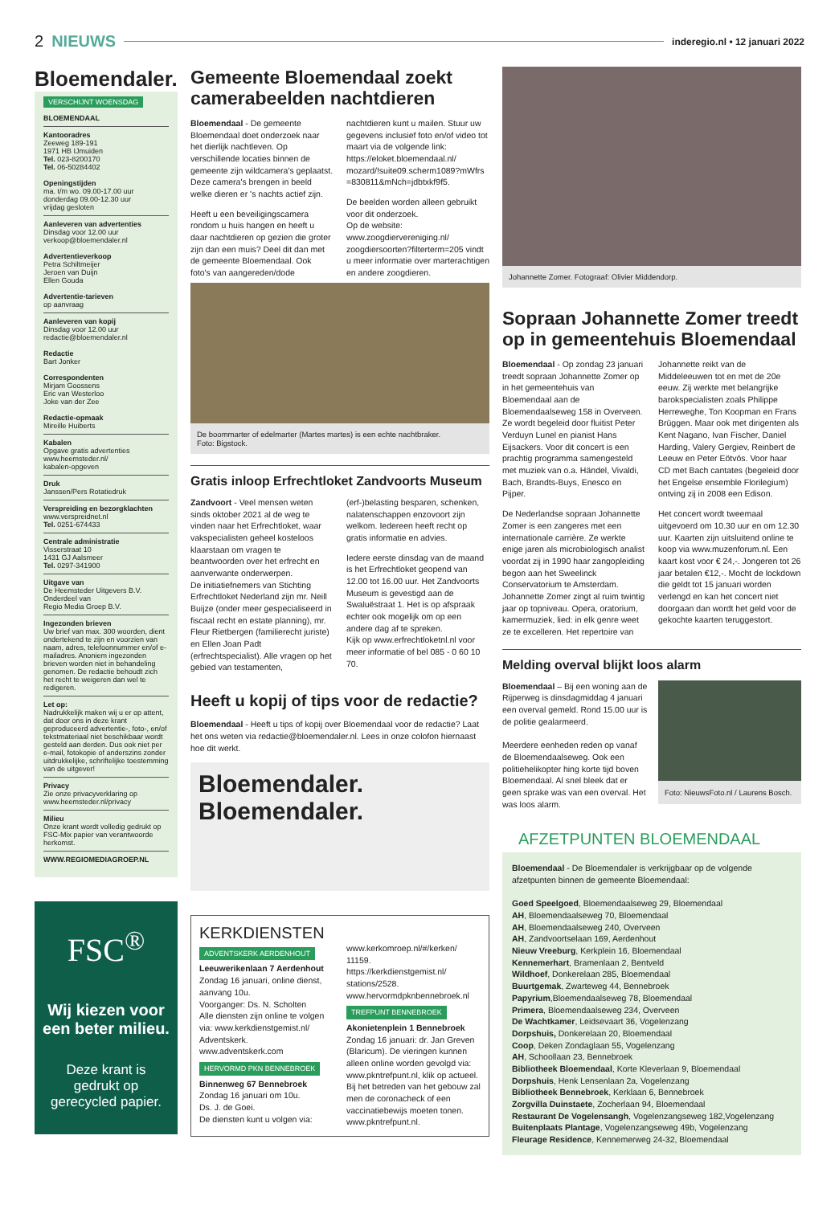2 NIEUWS inderegio.nl • 12 januari 2022
Bloemendaler.
VERSCHIJNT WOENSDAG
BLOEMENDAAL
Kantooradres
Zeeweg 189-191
1971 HB IJmuiden
Tel. 023-8200170
Tel. 06-50284402
Openingstijden
ma. t/m wo. 09.00-17.00 uur
donderdag 09.00-12.30 uur
vrijdag gesloten
Aanleveren van advertenties
Dinsdag voor 12.00 uur
verkoop@bloemendaler.nl
Advertentieverkoop
Petra Schiltmeijer
Jeroen van Duijn
Ellen Gouda
Advertentie-tarieven
op aanvraag
Aanleveren van kopij
Dinsdag voor 12.00 uur
redactie@bloemendaler.nl
Redactie
Bart Jonker
Correspondenten
Mirjam Goossens
Eric van Westerloo
Joke van der Zee
Redactie-opmaak
Mireille Huiberts
Kabalen
Opgave gratis advertenties
www.heemsteder.nl/
kabalen-opgeven
Druk
Janssen/Pers Rotatiedruk
Verspreiding en bezorgklachten
www.verspreidnet.nl
Tel. 0251-674433
Centrale administratie
Visserstraat 10
1431 GJ Aalsmeer
Tel. 0297-341900
Uitgave van
De Heemsteder Uitgevers B.V.
Onderdeel van
Regio Media Groep B.V.
Ingezonden brieven
Uw brief van max. 300 woorden, dient ondertekend te zijn en voorzien van naam, adres, telefoonnummer en/of e-mailadres. Anoniem ingezonden brieven worden niet in behandeling genomen. De redactie behoudt zich het recht te weigeren dan wel te redigeren.
Let op:
Nadrukkelijk maken wij u er op attent, dat door ons in deze krant geproduceerd advertentie-, foto-, en/of tekstmateriaal niet beschikbaar wordt gesteld aan derden. Dus ook niet per e-mail, fotokopie of anderszins zonder uitdrukkelijke, schriftelijke toestemming van de uitgever!
Privacy
Zie onze privacyverklaring op www.heemsteder.nl/privacy
Milieu
Onze krant wordt volledig gedrukt op FSC-Mix papier van verantwoorde herkomst.
WWW.REGIOMEDIAGROEP.NL
FSC<sup>®</sup>
Wij kiezen voor een beter milieu.
Deze krant is gedrukt op gerecycled papier.
Gemeente Bloemendaal zoekt camerabeelden nachtdieren
Bloemendaal - De gemeente Bloemendaal doet onderzoek naar het dierlijk nachtleven. Op verschillende locaties binnen de gemeente zijn wildcamera's geplaatst. Deze camera's brengen in beeld welke dieren er 's nachts actief zijn.
Heeft u een beveiligingscamera rondom u huis hangen en heeft u daar nachtdieren op gezien die groter zijn dan een muis? Deel dit dan met de gemeente Bloemendaal. Ook foto's van aangereden/dode nachtdieren kunt u mailen. Stuur uw gegevens inclusief foto en/of video tot maart via de volgende link: https://eloket.bloemendaal.nl/ mozard/!suite09.scherm1089?mWfrs =830811&mNch=jdbtxkf9f5.
De beelden worden alleen gebruikt voor dit onderzoek.
Op de website: www.zoogdiervereniging.nl/ zoogdiersoorten?filterterm=205 vindt u meer informatie over marterachtigen en andere zoogdieren.
De boommarter of edelmarter (Martes martes) is een echte nachtbraker.
Foto: Bigstock.
Gratis inloop Erfrechtloket Zandvoorts Museum
Zandvoort - Veel mensen weten sinds oktober 2021 al de weg te vinden naar het Erfrechtloket, waar vakspecialisten geheel kosteloos klaarstaan om vragen te beantwoorden over het erfrecht en aanverwante onderwerpen.
De initiatiefnemers van Stichting Erfrechtloket Nederland zijn mr. Neill Buijze (onder meer gespecialiseerd in fiscaal recht en estate planning), mr. Fleur Rietbergen (familierecht juriste) en Ellen Joan Padt (erfrechtspecialist). Alle vragen op het gebied van testamenten, (erf-)belasting besparen, schenken, nalatenschappen enzovoort zijn welkom. Iedereen heeft recht op gratis informatie en advies.
Iedere eerste dinsdag van de maand is het Erfrechtloket geopend van 12.00 tot 16.00 uur. Het Zandvoorts Museum is gevestigd aan de Swaluëstraat 1. Het is op afspraak echter ook mogelijk om op een andere dag af te spreken.
Kijk op www.erfrechtloketnl.nl voor meer informatie of bel 085 - 0 60 10 70.
Heeft u kopij of tips voor de redactie?
Bloemendaal - Heeft u tips of kopij over Bloemendaal voor de redactie? Laat het ons weten via redactie@bloemendaler.nl. Lees in onze colofon hiernaast hoe dit werkt.
Bloemendaler.
Bloemendaler.
KERKDIENSTEN
ADVENTSKERK AERDENHOUT
Leeuwerikenlaan 7 Aerdenhout
Zondag 16 januari, online dienst, aanvang 10u.
Voorganger: Ds. N. Scholten
Alle diensten zijn online te volgen via: www.kerkdienstgemist.nl/ Adventskerk.
www.adventskerk.com
HERVORMD PKN BENNEBROEK
Binnenweg 67 Bennebroek
Zondag 16 januari om 10u.
Ds. J. de Goei.
De diensten kunt u volgen via: www.kerkomroep.nl/#/kerken/ 11159.
https://kerkdienstgemist.nl/ stations/2528.
www.hervormdpknbennebroek.nl
TREFPUNT BENNEBROEK
Akonietenplein 1 Bennebroek
Zondag 16 januari: dr. Jan Greven (Blaricum). De vieringen kunnen alleen online worden gevolgd via: www.pkntrefpunt.nl, klik op actueel. Bij het betreden van het gebouw zal men de coronacheck of een vaccinatiebewijs moeten tonen.
www.pkntrefpunt.nl.
Johannette Zomer. Fotograaf: Olivier Middendorp.
Sopraan Johannette Zomer treedt op in gemeentehuis Bloemendaal
Bloemendaal - Op zondag 23 januari treedt sopraan Johannette Zomer op in het gemeentehuis van Bloemendaal aan de Bloemendaalseweg 158 in Overveen. Ze wordt begeleid door fluitist Peter Verduyn Lunel en pianist Hans Eijsackers. Voor dit concert is een prachtig programma samengesteld met muziek van o.a. Händel, Vivaldi, Bach, Brandts-Buys, Enesco en Pijper.
De Nederlandse sopraan Johannette Zomer is een zangeres met een internationale carrière. Ze werkte enige jaren als microbiologisch analist voordat zij in 1990 haar zangopleiding begon aan het Sweelinck Conservatorium te Amsterdam. Johannette Zomer zingt al ruim twintig jaar op topniveau. Opera, oratorium, kamermuziek, lied: in elk genre weet ze te excelleren. Het repertoire van Johannette reikt van de Middeleeuwen tot en met de 20e eeuw. Zij werkte met belangrijke barokspecialisten zoals Philippe Herreweghe, Ton Koopman en Frans Brüggen. Maar ook met dirigenten als Kent Nagano, Ivan Fischer, Daniel Harding, Valery Gergiev, Reinbert de Leeuw en Peter Eötvös. Voor haar CD met Bach cantates (begeleid door het Engelse ensemble Florilegium) ontving zij in 2008 een Edison.
Het concert wordt tweemaal uitgevoerd om 10.30 uur en om 12.30 uur. Kaarten zijn uitsluitend online te koop via www.muzenforum.nl. Een kaart kost voor € 24,-. Jongeren tot 26 jaar betalen €12,-. Mocht de lockdown die geldt tot 15 januari worden verlengd en kan het concert niet doorgaan dan wordt het geld voor de gekochte kaarten teruggestort.
Melding overval blijkt loos alarm
Bloemendaal – Bij een woning aan de Rijperweg is dinsdagmiddag 4 januari een overval gemeld. Rond 15.00 uur is de politie gealarmeerd.
Meerdere eenheden reden op vanaf de Bloemendaalseweg. Ook een politiehelikopter hing korte tijd boven Bloemendaal. Al snel bleek dat er geen sprake was van een overval. Het was loos alarm.
Foto: NieuwsFoto.nl / Laurens Bosch.
AFZETPUNTEN BLOEMENDAAL
Bloemendaal - De Bloemendaler is verkrijgbaar op de volgende afzetpunten binnen de gemeente Bloemendaal:
Goed Speelgoed, Bloemendaalseweg 29, Bloemendaal
AH, Bloemendaalseweg 70, Bloemendaal
AH, Bloemendaalseweg 240, Overveen
AH, Zandvoortselaan 169, Aerdenhout
Nieuw Vreeburg, Kerkplein 16, Bloemendaal
Kennemerhart, Bramenlaan 2, Bentveld
Wildhoef, Donkerelaan 285, Bloemendaal
Buurtgemak, Zwarteweg 44, Bennebroek
Papyrium,Bloemendaalseweg 78, Bloemendaal
Primera, Bloemendaalseweg 234, Overveen
De Wachtkamer, Leidsevaart 36, Vogelenzang
Dorpshuis, Donkerelaan 20, Bloemendaal
Coop, Deken Zondaglaan 55, Vogelenzang
AH, Schoollaan 23, Bennebroek
Bibliotheek Bloemendaal, Korte Kleverlaan 9, Bloemendaal
Dorpshuis, Henk Lensenlaan 2a, Vogelenzang
Bibliotheek Bennebroek, Kerklaan 6, Bennebroek
Zorgvilla Duinstaete, Zocherlaan 94, Bloemendaal
Restaurant De Vogelensangh, Vogelenzangseweg 182,Vogelenzang
Buitenplaats Plantage, Vogelenzangseweg 49b, Vogelenzang
Fleurage Residence, Kennemerweg 24-32, Bloemendaal